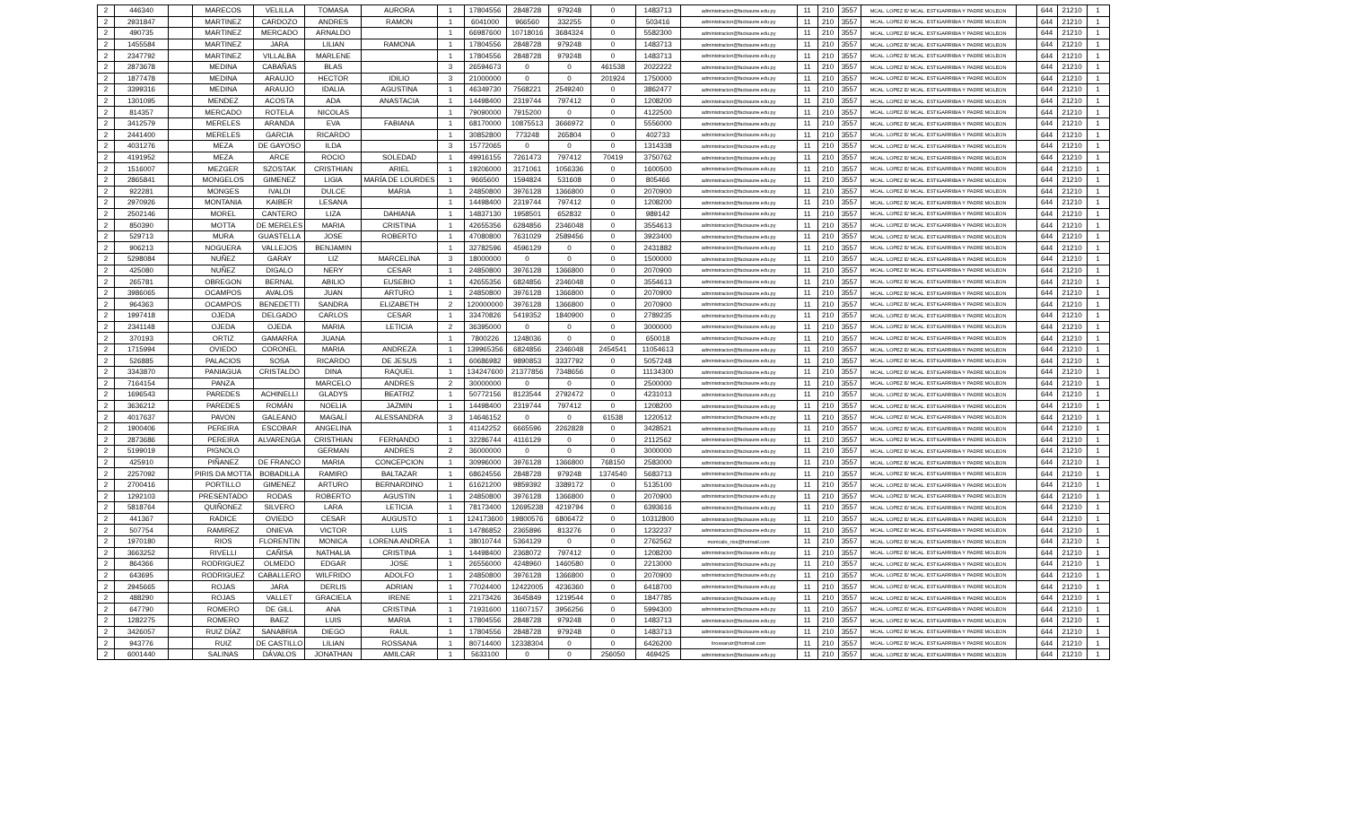| 2 | 446340 | | MARECOS | VELILLA | TOMASA | AURORA | 1 | 17804556 | 2848728 | 979248 | 0 | 1483713 | administracion@facisaune.edu.py | 11 | 210 | 3557 | MCAL. LOPEZ E/ MCAL. ESTIGARRIBIA Y PADRE MOLEON | | 644 | 21210 | 1 |
| 2 | 2931847 | | MARTINEZ | CARDOZO | ANDRES | RAMON | 1 | 6041000 | 966560 | 332255 | 0 | 503416 | administracion@facisaune.edu.py | 11 | 210 | 3557 | MCAL. LOPEZ E/ MCAL. ESTIGARRIBIA Y PADRE MOLEON | | 644 | 21210 | 1 |
| 2 | 490735 | | MARTINEZ | MERCADO | ARNALDO | | 1 | 66987600 | 10718016 | 3684324 | 0 | 5582300 | administracion@facisaune.edu.py | 11 | 210 | 3557 | MCAL. LOPEZ E/ MCAL. ESTIGARRIBIA Y PADRE MOLEON | | 644 | 21210 | 1 |
| 2 | 1455584 | | MARTINEZ | JARA | LILIAN | RAMONA | 1 | 17804556 | 2848728 | 979248 | 0 | 1483713 | administracion@facisaune.edu.py | 11 | 210 | 3557 | MCAL. LOPEZ E/ MCAL. ESTIGARRIBIA Y PADRE MOLEON | | 644 | 21210 | 1 |
| 2 | 2347792 | | MARTINEZ | VILLALBA | MARLENE | | 1 | 17804556 | 2848728 | 979248 | 0 | 1483713 | administracion@facisaune.edu.py | 11 | 210 | 3557 | MCAL. LOPEZ E/ MCAL. ESTIGARRIBIA Y PADRE MOLEON | | 644 | 21210 | 1 |
| 2 | 2873678 | | MEDINA | CABAÑAS | BLAS | | 3 | 26594673 | 0 | 0 | 461538 | 2022222 | administracion@facisaune.edu.py | 11 | 210 | 3557 | MCAL. LOPEZ E/ MCAL. ESTIGARRIBIA Y PADRE MOLEON | | 644 | 21210 | 1 |
| 2 | 1877478 | | MEDINA | ARAUJO | HECTOR | IDILIO | 3 | 21000000 | 0 | 0 | 201924 | 1750000 | administracion@facisaune.edu.py | 11 | 210 | 3557 | MCAL. LOPEZ E/ MCAL. ESTIGARRIBIA Y PADRE MOLEON | | 644 | 21210 | 1 |
| 2 | 3399316 | | MEDINA | ARAUJO | IDALIA | AGUSTINA | 1 | 46349730 | 7568221 | 2549240 | 0 | 3862477 | administracion@facisaune.edu.py | 11 | 210 | 3557 | MCAL. LOPEZ E/ MCAL. ESTIGARRIBIA Y PADRE MOLEON | | 644 | 21210 | 1 |
| 2 | 1301095 | | MENDEZ | ACOSTA | ADA | ANASTACIA | 1 | 14498400 | 2319744 | 797412 | 0 | 1208200 | administracion@facisaune.edu.py | 11 | 210 | 3557 | MCAL. LOPEZ E/ MCAL. ESTIGARRIBIA Y PADRE MOLEON | | 644 | 21210 | 1 |
| 2 | 814357 | | MERCADO | ROTELA | NICOLAS | | 1 | 79090000 | 7915200 | 0 | 0 | 4122500 | administracion@facisaune.edu.py | 11 | 210 | 3557 | MCAL. LOPEZ E/ MCAL. ESTIGARRIBIA Y PADRE MOLEON | | 644 | 21210 | 1 |
| 2 | 3412579 | | MERELES | ARANDA | EVA | FABIANA | 1 | 68170000 | 10875513 | 3666972 | 0 | 5556000 | administracion@facisaune.edu.py | 11 | 210 | 3557 | MCAL. LOPEZ E/ MCAL. ESTIGARRIBIA Y PADRE MOLEON | | 644 | 21210 | 1 |
| 2 | 2441400 | | MERELES | GARCIA | RICARDO | | 1 | 30852800 | 773248 | 265804 | 0 | 402733 | administracion@facisaune.edu.py | 11 | 210 | 3557 | MCAL. LOPEZ E/ MCAL. ESTIGARRIBIA Y PADRE MOLEON | | 644 | 21210 | 1 |
| 2 | 4031276 | | MEZA | DE GAYOSO | ILDA | | 3 | 15772065 | 0 | 0 | 0 | 1314338 | administracion@facisaune.edu.py | 11 | 210 | 3557 | MCAL. LOPEZ E/ MCAL. ESTIGARRIBIA Y PADRE MOLEON | | 644 | 21210 | 1 |
| 2 | 4191952 | | MEZA | ARCE | ROCIO | SOLEDAD | 1 | 49916155 | 7261473 | 797412 | 70419 | 3750762 | administracion@facisaune.edu.py | 11 | 210 | 3557 | MCAL. LOPEZ E/ MCAL. ESTIGARRIBIA Y PADRE MOLEON | | 644 | 21210 | 1 |
| 2 | 1516007 | | MEZGER | SZOSTAK | CRISTHIAN | ARIEL | 1 | 19206000 | 3171061 | 1056336 | 0 | 1600500 | administracion@facisaune.edu.py | 11 | 210 | 3557 | MCAL. LOPEZ E/ MCAL. ESTIGARRIBIA Y PADRE MOLEON | | 644 | 21210 | 1 |
| 2 | 2865841 | | MONGELOS | GIMENEZ | LIGIA | MARÍA DE LOURDES | 1 | 9665600 | 1594824 | 531608 | 0 | 805466 | administracion@facisaune.edu.py | 11 | 210 | 3557 | MCAL. LOPEZ E/ MCAL. ESTIGARRIBIA Y PADRE MOLEON | | 644 | 21210 | 1 |
| 2 | 922281 | | MONGES | IVALDI | DULCE | MARIA | 1 | 24850800 | 3976128 | 1366800 | 0 | 2070900 | administracion@facisaune.edu.py | 11 | 210 | 3557 | MCAL. LOPEZ E/ MCAL. ESTIGARRIBIA Y PADRE MOLEON | | 644 | 21210 | 1 |
| 2 | 2970926 | | MONTANIA | KAIBER | LESANA | | 1 | 14498400 | 2319744 | 797412 | 0 | 1208200 | administracion@facisaune.edu.py | 11 | 210 | 3557 | MCAL. LOPEZ E/ MCAL. ESTIGARRIBIA Y PADRE MOLEON | | 644 | 21210 | 1 |
| 2 | 2502146 | | MOREL | CANTERO | LIZA | DAHIANA | 1 | 14837130 | 1958501 | 652832 | 0 | 989142 | administracion@facisaune.edu.py | 11 | 210 | 3557 | MCAL. LOPEZ E/ MCAL. ESTIGARRIBIA Y PADRE MOLEON | | 644 | 21210 | 1 |
| 2 | 850390 | | MOTTA | DE MERELES | MARIA | CRISTINA | 1 | 42655356 | 6284856 | 2346048 | 0 | 3554613 | administracion@facisaune.edu.py | 11 | 210 | 3557 | MCAL. LOPEZ E/ MCAL. ESTIGARRIBIA Y PADRE MOLEON | | 644 | 21210 | 1 |
| 2 | 529713 | | MURA | GUASTELLA | JOSE | ROBERTO | 1 | 47080800 | 7631029 | 2589456 | 0 | 3923400 | administracion@facisaune.edu.py | 11 | 210 | 3557 | MCAL. LOPEZ E/ MCAL. ESTIGARRIBIA Y PADRE MOLEON | | 644 | 21210 | 1 |
| 2 | 906213 | | NOGUERA | VALLEJOS | BENJAMIN | | 1 | 32782596 | 4596129 | 0 | 0 | 2431882 | administracion@facisaune.edu.py | 11 | 210 | 3557 | MCAL. LOPEZ E/ MCAL. ESTIGARRIBIA Y PADRE MOLEON | | 644 | 21210 | 1 |
| 2 | 5298084 | | NUÑEZ | GARAY | LIZ | MARCELINA | 3 | 18000000 | 0 | 0 | 0 | 1500000 | administracion@facisaune.edu.py | 11 | 210 | 3557 | MCAL. LOPEZ E/ MCAL. ESTIGARRIBIA Y PADRE MOLEON | | 644 | 21210 | 1 |
| 2 | 425080 | | NUÑEZ | DIGALO | NERY | CESAR | 1 | 24850800 | 3976128 | 1366800 | 0 | 2070900 | administracion@facisaune.edu.py | 11 | 210 | 3557 | MCAL. LOPEZ E/ MCAL. ESTIGARRIBIA Y PADRE MOLEON | | 644 | 21210 | 1 |
| 2 | 265781 | | OBREGON | BERNAL | ABILIO | EUSEBIO | 1 | 42655356 | 6824856 | 2346048 | 0 | 3554613 | administracion@facisaune.edu.py | 11 | 210 | 3557 | MCAL. LOPEZ E/ MCAL. ESTIGARRIBIA Y PADRE MOLEON | | 644 | 21210 | 1 |
| 2 | 3986065 | | OCAMPOS | AVALOS | JUAN | ARTURO | 1 | 24850800 | 3976128 | 1366800 | 0 | 2070900 | administracion@facisaune.edu.py | 11 | 210 | 3557 | MCAL. LOPEZ E/ MCAL. ESTIGARRIBIA Y PADRE MOLEON | | 644 | 21210 | 1 |
| 2 | 964363 | | OCAMPOS | BENEDETTI | SANDRA | ELIZABETH | 2 | 120000000 | 3976128 | 1366800 | 0 | 2070900 | administracion@facisaune.edu.py | 11 | 210 | 3557 | MCAL. LOPEZ E/ MCAL. ESTIGARRIBIA Y PADRE MOLEON | | 644 | 21210 | 1 |
| 2 | 1997418 | | OJEDA | DELGADO | CARLOS | CESAR | 1 | 33470826 | 5419352 | 1840900 | 0 | 2789235 | administracion@facisaune.edu.py | 11 | 210 | 3557 | MCAL. LOPEZ E/ MCAL. ESTIGARRIBIA Y PADRE MOLEON | | 644 | 21210 | 1 |
| 2 | 2341148 | | OJEDA | OJEDA | MARIA | LETICIA | 2 | 36395000 | 0 | 0 | 0 | 3000000 | administracion@facisaune.edu.py | 11 | 210 | 3557 | MCAL. LOPEZ E/ MCAL. ESTIGARRIBIA Y PADRE MOLEON | | 644 | 21210 | 1 |
| 2 | 370193 | | ORTIZ | GAMARRA | JUANA | | 1 | 7800226 | 1248036 | 0 | 0 | 650018 | administracion@facisaune.edu.py | 11 | 210 | 3557 | MCAL. LOPEZ E/ MCAL. ESTIGARRIBIA Y PADRE MOLEON | | 644 | 21210 | 1 |
| 2 | 1715994 | | OVIEDO | CORONEL | MARIA | ANDREZA | 1 | 139965356 | 6824856 | 2346048 | 2454541 | 11054613 | administracion@facisaune.edu.py | 11 | 210 | 3557 | MCAL. LOPEZ E/ MCAL. ESTIGARRIBIA Y PADRE MOLEON | | 644 | 21210 | 1 |
| 2 | 526885 | | PALACIOS | SOSA | RICARDO | DE JESUS | 1 | 60686982 | 9890853 | 3337792 | 0 | 5057248 | administracion@facisaune.edu.py | 11 | 210 | 3557 | MCAL. LOPEZ E/ MCAL. ESTIGARRIBIA Y PADRE MOLEON | | 644 | 21210 | 1 |
| 2 | 3343870 | | PANIAGUA | CRISTALDO | DINA | RAQUEL | 1 | 134247600 | 21377856 | 7348656 | 0 | 11134300 | administracion@facisaune.edu.py | 11 | 210 | 3557 | MCAL. LOPEZ E/ MCAL. ESTIGARRIBIA Y PADRE MOLEON | | 644 | 21210 | 1 |
| 2 | 7164154 | | PANZA | | MARCELO | ANDRES | 2 | 30000000 | 0 | 0 | 0 | 2500000 | administracion@facisaune.edu.py | 11 | 210 | 3557 | MCAL. LOPEZ E/ MCAL. ESTIGARRIBIA Y PADRE MOLEON | | 644 | 21210 | 1 |
| 2 | 1696543 | | PAREDES | ACHINELLI | GLADYS | BEATRIZ | 1 | 50772156 | 8123544 | 2792472 | 0 | 4231013 | administracion@facisaune.edu.py | 11 | 210 | 3557 | MCAL. LOPEZ E/ MCAL. ESTIGARRIBIA Y PADRE MOLEON | | 644 | 21210 | 1 |
| 2 | 3636212 | | PAREDES | ROMÁN | NOELIA | JAZMIN | 1 | 14498400 | 2319744 | 797412 | 0 | 1208200 | administracion@facisaune.edu.py | 11 | 210 | 3557 | MCAL. LOPEZ E/ MCAL. ESTIGARRIBIA Y PADRE MOLEON | | 644 | 21210 | 1 |
| 2 | 4017637 | | PAVON | GALEANO | MAGALÍ | ALESSANDRA | 3 | 14646152 | 0 | 0 | 61538 | 1220512 | administracion@facisaune.edu.py | 11 | 210 | 3557 | MCAL. LOPEZ E/ MCAL. ESTIGARRIBIA Y PADRE MOLEON | | 644 | 21210 | 1 |
| 2 | 1900406 | | PEREIRA | ESCOBAR | ANGELINA | | 1 | 41142252 | 6665596 | 2262828 | 0 | 3428521 | administracion@facisaune.edu.py | 11 | 210 | 3557 | MCAL. LOPEZ E/ MCAL. ESTIGARRIBIA Y PADRE MOLEON | | 644 | 21210 | 1 |
| 2 | 2873686 | | PEREIRA | ALVARENGA | CRISTHIAN | FERNANDO | 1 | 32286744 | 4116129 | 0 | 0 | 2112562 | administracion@facisaune.edu.py | 11 | 210 | 3557 | MCAL. LOPEZ E/ MCAL. ESTIGARRIBIA Y PADRE MOLEON | | 644 | 21210 | 1 |
| 2 | 5199019 | | PIGNOLO | | GERMAN | ANDRES | 2 | 36000000 | 0 | 0 | 0 | 3000000 | administracion@facisaune.edu.py | 11 | 210 | 3557 | MCAL. LOPEZ E/ MCAL. ESTIGARRIBIA Y PADRE MOLEON | | 644 | 21210 | 1 |
| 2 | 425910 | | PIÑANEZ | DE FRANCO | MARIA | CONCEPCION | 1 | 30996000 | 3976128 | 1366800 | 768150 | 2583000 | administracion@facisaune.edu.py | 11 | 210 | 3557 | MCAL. LOPEZ E/ MCAL. ESTIGARRIBIA Y PADRE MOLEON | | 644 | 21210 | 1 |
| 2 | 2257092 | | PIRIS DA MOTTA | BOBADILLA | RAMIRO | BALTAZAR | 1 | 68624556 | 2848728 | 979248 | 1374540 | 5683713 | administracion@facisaune.edu.py | 11 | 210 | 3557 | MCAL. LOPEZ E/ MCAL. ESTIGARRIBIA Y PADRE MOLEON | | 644 | 21210 | 1 |
| 2 | 2700416 | | PORTILLO | GIMENEZ | ARTURO | BERNARDINO | 1 | 61621200 | 9859392 | 3389172 | 0 | 5135100 | administracion@facisaune.edu.py | 11 | 210 | 3557 | MCAL. LOPEZ E/ MCAL. ESTIGARRIBIA Y PADRE MOLEON | | 644 | 21210 | 1 |
| 2 | 1292103 | | PRESENTADO | RODAS | ROBERTO | AGUSTIN | 1 | 24850800 | 3976128 | 1366800 | 0 | 2070900 | administracion@facisaune.edu.py | 11 | 210 | 3557 | MCAL. LOPEZ E/ MCAL. ESTIGARRIBIA Y PADRE MOLEON | | 644 | 21210 | 1 |
| 2 | 5818764 | | QUIÑONEZ | SILVERO | LARA | LETICIA | 1 | 78173400 | 12695238 | 4219794 | 0 | 6393616 | administracion@facisaune.edu.py | 11 | 210 | 3557 | MCAL. LOPEZ E/ MCAL. ESTIGARRIBIA Y PADRE MOLEON | | 644 | 21210 | 1 |
| 2 | 441367 | | RADICE | OVIEDO | CESAR | AUGUSTO | 1 | 124173600 | 19800576 | 6806472 | 0 | 10312800 | administracion@facisaune.edu.py | 11 | 210 | 3557 | MCAL. LOPEZ E/ MCAL. ESTIGARRIBIA Y PADRE MOLEON | | 644 | 21210 | 1 |
| 2 | 507754 | | RAMIREZ | ONIEVA | VICTOR | LUIS | 1 | 14786852 | 2365896 | 813276 | 0 | 1232237 | administracion@facisaune.edu.py | 11 | 210 | 3557 | MCAL. LOPEZ E/ MCAL. ESTIGARRIBIA Y PADRE MOLEON | | 644 | 21210 | 1 |
| 2 | 1970180 | | RIOS | FLORENTIN | MONICA | LORENA ANDREA | 1 | 38010744 | 5364129 | 0 | 0 | 2762562 | monicalo_rios@hotmail.com | 11 | 210 | 3557 | MCAL. LOPEZ E/ MCAL. ESTIGARRIBIA Y PADRE MOLEON | | 644 | 21210 | 1 |
| 2 | 3663252 | | RIVELLI | CAÑISA | NATHALIA | CRISTINA | 1 | 14498400 | 2368072 | 797412 | 0 | 1208200 | administracion@facisaune.edu.py | 11 | 210 | 3557 | MCAL. LOPEZ E/ MCAL. ESTIGARRIBIA Y PADRE MOLEON | | 644 | 21210 | 1 |
| 2 | 864366 | | RODRIGUEZ | OLMEDO | EDGAR | JOSE | 1 | 26556000 | 4248960 | 1460580 | 0 | 2213000 | administracion@facisaune.edu.py | 11 | 210 | 3557 | MCAL. LOPEZ E/ MCAL. ESTIGARRIBIA Y PADRE MOLEON | | 644 | 21210 | 1 |
| 2 | 643695 | | RODRIGUEZ | CABALLERO | WILFRIDO | ADOLFO | 1 | 24850800 | 3976128 | 1366800 | 0 | 2070900 | administracion@facisaune.edu.py | 11 | 210 | 3557 | MCAL. LOPEZ E/ MCAL. ESTIGARRIBIA Y PADRE MOLEON | | 644 | 21210 | 1 |
| 2 | 2945665 | | ROJAS | JARA | DERLIS | ADRIAN | 1 | 77024400 | 12422005 | 4236360 | 0 | 6418700 | administracion@facisaune.edu.py | 11 | 210 | 3557 | MCAL. LOPEZ E/ MCAL. ESTIGARRIBIA Y PADRE MOLEON | | 644 | 21210 | 1 |
| 2 | 488290 | | ROJAS | VALLET | GRACIELA | IRENE | 1 | 22173426 | 3645849 | 1219544 | 0 | 1847785 | administracion@facisaune.edu.py | 11 | 210 | 3557 | MCAL. LOPEZ E/ MCAL. ESTIGARRIBIA Y PADRE MOLEON | | 644 | 21210 | 1 |
| 2 | 647790 | | ROMERO | DE GILL | ANA | CRISTINA | 1 | 71931600 | 11607157 | 3956256 | 0 | 5994300 | administracion@facisaune.edu.py | 11 | 210 | 3557 | MCAL. LOPEZ E/ MCAL. ESTIGARRIBIA Y PADRE MOLEON | | 644 | 21210 | 1 |
| 2 | 1282275 | | ROMERO | BAEZ | LUIS | MARIA | 1 | 17804556 | 2848728 | 979248 | 0 | 1483713 | administracion@facisaune.edu.py | 11 | 210 | 3557 | MCAL. LOPEZ E/ MCAL. ESTIGARRIBIA Y PADRE MOLEON | | 644 | 21210 | 1 |
| 2 | 3426057 | | RUIZ DÍAZ | SANABRIA | DIEGO | RAUL | 1 | 17804556 | 2848728 | 979248 | 0 | 1483713 | administracion@facisaune.edu.py | 11 | 210 | 3557 | MCAL. LOPEZ E/ MCAL. ESTIGARRIBIA Y PADRE MOLEON | | 644 | 21210 | 1 |
| 2 | 943776 | | RUIZ | DE CASTILLO | LILIAN | ROSSANA | 1 | 80714400 | 12338304 | 0 | 0 | 6426200 | lirossaruiz@hotmail.com | 11 | 210 | 3557 | MCAL. LOPEZ E/ MCAL. ESTIGARRIBIA Y PADRE MOLEON | | 644 | 21210 | 1 |
| 2 | 6001440 | | SALINAS | DÁVALOS | JONATHAN | AMILCAR | 1 | 5633100 | 0 | 0 | 256050 | 469425 | administracion@facisaune.edu.py | 11 | 210 | 3557 | MCAL. LOPEZ E/ MCAL. ESTIGARRIBIA Y PADRE MOLEON | | 644 | 21210 | 1 |